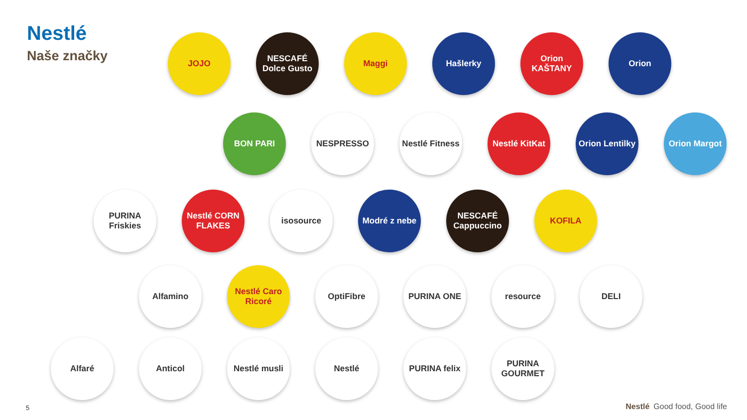Nestlé
Naše značky
JOJO NESCAFÉ Dolce Gusto
Maggi Hašlerky Orion KAŠTANY
Orion
BON PARI NESPRESSO Nestlé Fitness
Nestlé KitKat
Orion Lentilky
Orion Margot
PURINA Friskies
Nestlé CORN FLAKES
isosource Modré z nebe NESCAFÉ Cappuccino
KOFILA
Alfamino Nestlé Caro Ricoré
OptiFibre PURINA ONE resource DELI
Alfaré Anticol Nestlé musli Nestlé PURINA felix PURINA GOURMET
5 Nestlé Good food, Good life